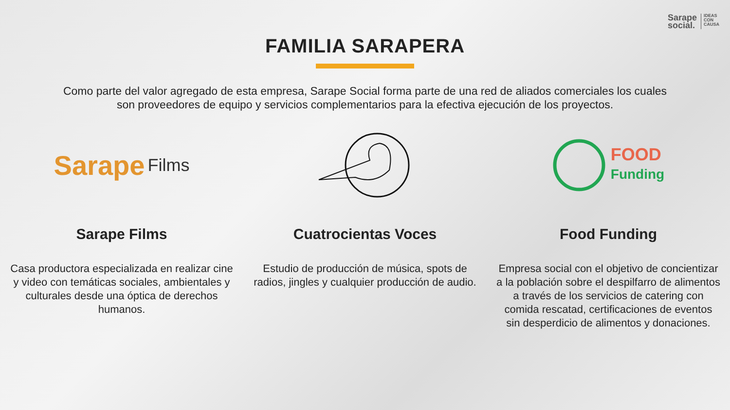Sarape
social. IDEAS
CON
CAUSA
FAMILIA SARAPERA
Como parte del valor agregado de esta empresa, Sarape Social forma parte de una red de aliados comerciales los cuales son proveedores de equipo y servicios complementarios para la efectiva ejecución de los proyectos.
Sarape Films
Sarape Films
Casa productora especializada en realizar cine y video con temáticas sociales, ambientales y culturales desde una óptica de derechos humanos.
Cuatrocientas Voces
Estudio de producción de música, spots de radios, jingles y cualquier producción de audio.
FOOD
Funding
Food Funding
Empresa social con el objetivo de concientizar a la población sobre el despilfarro de alimentos a través de los servicios de catering con comida rescatad, certificaciones de eventos sin desperdicio de alimentos y donaciones.